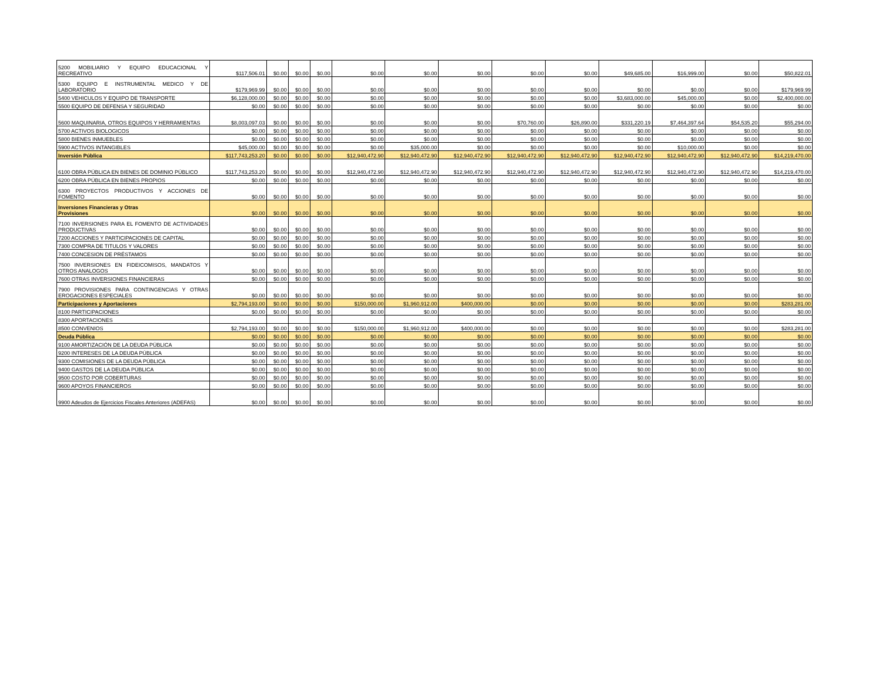| 5200 MOBILIARIO Y EQUIPO EDUCACIONAL Y RECREATIVO | $117,506.01 | $0.00 | $0.00 | $0.00 | $0.00 | $0.00 | $0.00 | $0.00 | $0.00 | $49,685.00 | $16,999.00 | $0.00 | $50,822.01 |
| 5300 EQUIPO E INSTRUMENTAL MEDICO Y DE LABORATORIO | $179,969.99 | $0.00 | $0.00 | $0.00 | $0.00 | $0.00 | $0.00 | $0.00 | $0.00 | $0.00 | $0.00 | $0.00 | $179,969.99 |
| 5400 VEHICULOS Y EQUIPO DE TRANSPORTE | $6,128,000.00 | $0.00 | $0.00 | $0.00 | $0.00 | $0.00 | $0.00 | $0.00 | $0.00 | $3,683,000.00 | $45,000.00 | $0.00 | $2,400,000.00 |
| 5500 EQUIPO DE DEFENSA Y SEGURIDAD | $0.00 | $0.00 | $0.00 | $0.00 | $0.00 | $0.00 | $0.00 | $0.00 | $0.00 | $0.00 | $0.00 | $0.00 | $0.00 |
| 5600 MAQUINARIA, OTROS EQUIPOS Y HERRAMIENTAS | $8,003,097.03 | $0.00 | $0.00 | $0.00 | $0.00 | $0.00 | $0.00 | $70,760.00 | $26,890.00 | $331,220.19 | $7,464,397.64 | $54,535.20 | $55,294.00 |
| 5700 ACTIVOS BIOLOGICOS | $0.00 | $0.00 | $0.00 | $0.00 | $0.00 | $0.00 | $0.00 | $0.00 | $0.00 | $0.00 | $0.00 | $0.00 | $0.00 |
| 5800 BIENES INMUEBLES | $0.00 | $0.00 | $0.00 | $0.00 | $0.00 | $0.00 | $0.00 | $0.00 | $0.00 | $0.00 | $0.00 | $0.00 | $0.00 |
| 5900 ACTIVOS INTANGIBLES | $45,000.00 | $0.00 | $0.00 | $0.00 | $0.00 | $35,000.00 | $0.00 | $0.00 | $0.00 | $0.00 | $10,000.00 | $0.00 | $0.00 |
| Inversión Pública | $117,743,253.20 | $0.00 | $0.00 | $0.00 | $12,940,472.90 | $12,940,472.90 | $12,940,472.90 | $12,940,472.90 | $12,940,472.90 | $12,940,472.90 | $12,940,472.90 | $12,940,472.90 | $14,219,470.00 |
| 6100 OBRA PÚBLICA EN BIENES DE DOMINIO PÚBLICO | $117,743,253.20 | $0.00 | $0.00 | $0.00 | $12,940,472.90 | $12,940,472.90 | $12,940,472.90 | $12,940,472.90 | $12,940,472.90 | $12,940,472.90 | $12,940,472.90 | $12,940,472.90 | $14,219,470.00 |
| 6200 OBRA PÚBLICA EN BIENES PROPIOS | $0.00 | $0.00 | $0.00 | $0.00 | $0.00 | $0.00 | $0.00 | $0.00 | $0.00 | $0.00 | $0.00 | $0.00 | $0.00 |
| 6300 PROYECTOS PRODUCTIVOS Y ACCIONES DE FOMENTO | $0.00 | $0.00 | $0.00 | $0.00 | $0.00 | $0.00 | $0.00 | $0.00 | $0.00 | $0.00 | $0.00 | $0.00 | $0.00 |
| Inversiones Financieras y Otras Provisiones | $0.00 | $0.00 | $0.00 | $0.00 | $0.00 | $0.00 | $0.00 | $0.00 | $0.00 | $0.00 | $0.00 | $0.00 | $0.00 |
| 7100 INVERSIONES PARA EL FOMENTO DE ACTIVIDADES PRODUCTIVAS | $0.00 | $0.00 | $0.00 | $0.00 | $0.00 | $0.00 | $0.00 | $0.00 | $0.00 | $0.00 | $0.00 | $0.00 | $0.00 |
| 7200 ACCIONES Y PARTICIPACIONES DE CAPITAL | $0.00 | $0.00 | $0.00 | $0.00 | $0.00 | $0.00 | $0.00 | $0.00 | $0.00 | $0.00 | $0.00 | $0.00 | $0.00 |
| 7300 COMPRA DE TITULOS Y VALORES | $0.00 | $0.00 | $0.00 | $0.00 | $0.00 | $0.00 | $0.00 | $0.00 | $0.00 | $0.00 | $0.00 | $0.00 | $0.00 |
| 7400 CONCESION DE PRÉSTAMOS | $0.00 | $0.00 | $0.00 | $0.00 | $0.00 | $0.00 | $0.00 | $0.00 | $0.00 | $0.00 | $0.00 | $0.00 | $0.00 |
| 7500 INVERSIONES EN FIDEICOMISOS, MANDATOS Y OTROS ANALOGOS | $0.00 | $0.00 | $0.00 | $0.00 | $0.00 | $0.00 | $0.00 | $0.00 | $0.00 | $0.00 | $0.00 | $0.00 | $0.00 |
| 7600 OTRAS INVERSIONES FINANCIERAS | $0.00 | $0.00 | $0.00 | $0.00 | $0.00 | $0.00 | $0.00 | $0.00 | $0.00 | $0.00 | $0.00 | $0.00 | $0.00 |
| 7900 PROVISIONES PARA CONTINGENCIAS Y OTRAS EROGACIONES ESPECIALES | $0.00 | $0.00 | $0.00 | $0.00 | $0.00 | $0.00 | $0.00 | $0.00 | $0.00 | $0.00 | $0.00 | $0.00 | $0.00 |
| Participaciones y Aportaciones | $2,794,193.00 | $0.00 | $0.00 | $0.00 | $150,000.00 | $1,960,912.00 | $400,000.00 | $0.00 | $0.00 | $0.00 | $0.00 | $0.00 | $283,281.00 |
| 8100 PARTICIPACIONES | $0.00 | $0.00 | $0.00 | $0.00 | $0.00 | $0.00 | $0.00 | $0.00 | $0.00 | $0.00 | $0.00 | $0.00 | $0.00 |
| 8300 APORTACIONES | | | | | | | | | | | | | |
| 8500 CONVENIOS | $2,794,193.00 | $0.00 | $0.00 | $0.00 | $150,000.00 | $1,960,912.00 | $400,000.00 | $0.00 | $0.00 | $0.00 | $0.00 | $0.00 | $283,281.00 |
| Deuda Pública | $0.00 | $0.00 | $0.00 | $0.00 | $0.00 | $0.00 | $0.00 | $0.00 | $0.00 | $0.00 | $0.00 | $0.00 | $0.00 |
| 9100 AMORTIZACIÓN DE LA DEUDA PÚBLICA | $0.00 | $0.00 | $0.00 | $0.00 | $0.00 | $0.00 | $0.00 | $0.00 | $0.00 | $0.00 | $0.00 | $0.00 | $0.00 |
| 9200 INTERESES DE LA DEUDA PÚBLICA | $0.00 | $0.00 | $0.00 | $0.00 | $0.00 | $0.00 | $0.00 | $0.00 | $0.00 | $0.00 | $0.00 | $0.00 | $0.00 |
| 9300 COMISIONES DE LA DEUDA PÚBLICA | $0.00 | $0.00 | $0.00 | $0.00 | $0.00 | $0.00 | $0.00 | $0.00 | $0.00 | $0.00 | $0.00 | $0.00 | $0.00 |
| 9400 GASTOS DE LA DEUDA PÚBLICA | $0.00 | $0.00 | $0.00 | $0.00 | $0.00 | $0.00 | $0.00 | $0.00 | $0.00 | $0.00 | $0.00 | $0.00 | $0.00 |
| 9500 COSTO POR COBERTURAS | $0.00 | $0.00 | $0.00 | $0.00 | $0.00 | $0.00 | $0.00 | $0.00 | $0.00 | $0.00 | $0.00 | $0.00 | $0.00 |
| 9600 APOYOS FINANCIEROS | $0.00 | $0.00 | $0.00 | $0.00 | $0.00 | $0.00 | $0.00 | $0.00 | $0.00 | $0.00 | $0.00 | $0.00 | $0.00 |
| 9900 Adeudos de Ejercicios Fiscales Anteriores (ADEFAS) | $0.00 | $0.00 | $0.00 | $0.00 | $0.00 | $0.00 | $0.00 | $0.00 | $0.00 | $0.00 | $0.00 | $0.00 | $0.00 |